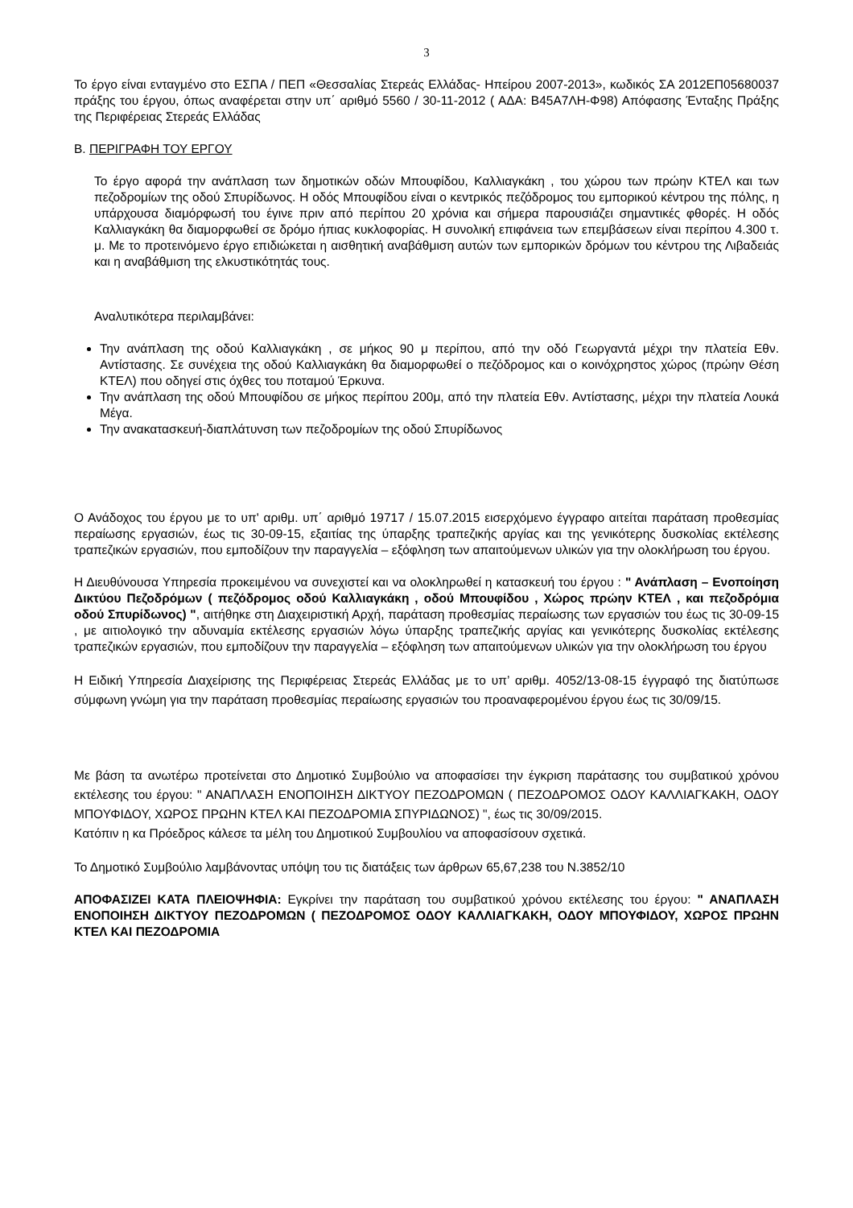3
Το έργο είναι ενταγμένο στο ΕΣΠΑ / ΠΕΠ «Θεσσαλίας Στερεάς Ελλάδας- Ηπείρου 2007-2013», κωδικός ΣΑ 2012ΕΠ05680037 πράξης του έργου, όπως αναφέρεται στην υπ΄ αριθμό 5560 / 30-11-2012 ( ΑΔΑ: Β45Α7ΛΗ-Φ98) Απόφασης Ένταξης Πράξης της Περιφέρειας Στερεάς Ελλάδας
Β. ΠΕΡΙΓΡΑΦΗ ΤΟΥ ΕΡΓΟΥ
Το έργο αφορά την ανάπλαση των δημοτικών οδών Μπουφίδου, Καλλιαγκάκη , του χώρου των πρώην ΚΤΕΛ και των πεζοδρομίων της οδού Σπυρίδωνος. Η οδός Μπουφίδου είναι ο κεντρικός πεζόδρομος του εμπορικού κέντρου της πόλης, η υπάρχουσα διαμόρφωσή του έγινε πριν από περίπου 20 χρόνια και σήμερα παρουσιάζει σημαντικές φθορές. Η οδός Καλλιαγκάκη θα διαμορφωθεί σε δρόμο ήπιας κυκλοφορίας. Η συνολική επιφάνεια των επεμβάσεων είναι περίπου 4.300 τ. μ. Με το προτεινόμενο έργο επιδιώκεται η αισθητική αναβάθμιση αυτών των εμπορικών δρόμων του κέντρου της Λιβαδειάς και η αναβάθμιση της ελκυστικότητάς τους.
Αναλυτικότερα περιλαμβάνει:
Την ανάπλαση της οδού Καλλιαγκάκη , σε μήκος 90 μ περίπου, από την οδό Γεωργαντά μέχρι την πλατεία Εθν. Αντίστασης. Σε συνέχεια της οδού Καλλιαγκάκη θα διαμορφωθεί ο πεζόδρομος και ο κοινόχρηστος χώρος (πρώην Θέση ΚΤΕΛ) που οδηγεί στις όχθες του ποταμού Έρκυνα.
Την ανάπλαση της οδού Μπουφίδου σε μήκος περίπου 200μ, από την πλατεία Εθν. Αντίστασης, μέχρι την πλατεία Λουκά Μέγα.
Την ανακατασκευή-διαπλάτυνση των πεζοδρομίων της οδού Σπυρίδωνος
Ο Ανάδοχος του έργου με το υπ' αριθμ. υπ΄ αριθμό 19717 / 15.07.2015 εισερχόμενο έγγραφο αιτείται παράταση προθεσμίας περαίωσης εργασιών, έως τις 30-09-15, εξαιτίας της ύπαρξης τραπεζικής αργίας και της γενικότερης δυσκολίας εκτέλεσης τραπεζικών εργασιών, που εμποδίζουν την παραγγελία – εξόφληση των απαιτούμενων υλικών για την ολοκλήρωση του έργου.
Η Διευθύνουσα Υπηρεσία προκειμένου να συνεχιστεί και να ολοκληρωθεί η κατασκευή του έργου : " Ανάπλαση – Ενοποίηση Δικτύου Πεζοδρόμων ( πεζόδρομος οδού Καλλιαγκάκη , οδού Μπουφίδου , Χώρος πρώην ΚΤΕΛ , και πεζοδρόμια οδού Σπυρίδωνος) ", αιτήθηκε στη Διαχειριστική Αρχή, παράταση προθεσμίας περαίωσης των εργασιών του έως τις 30-09-15 , με αιτιολογικό την αδυναμία εκτέλεσης εργασιών λόγω ύπαρξης τραπεζικής αργίας και γενικότερης δυσκολίας εκτέλεσης τραπεζικών εργασιών, που εμποδίζουν την παραγγελία – εξόφληση των απαιτούμενων υλικών για την ολοκλήρωση του έργου
Η Ειδική Υπηρεσία Διαχείρισης της Περιφέρειας Στερεάς Ελλάδας με το υπ’ αριθμ. 4052/13-08-15 έγγραφό της διατύπωσε σύμφωνη γνώμη για την παράταση προθεσμίας περαίωσης εργασιών του προαναφερομένου έργου έως τις 30/09/15.
Με βάση τα ανωτέρω προτείνεται στο Δημοτικό Συμβούλιο να αποφασίσει την έγκριση παράτασης του συμβατικού χρόνου εκτέλεσης του έργου: " ΑΝΑΠΛΑΣΗ ΕΝΟΠΟΙΗΣΗ ΔΙΚΤΥΟΥ ΠΕΖΟΔΡΟΜΩΝ ( ΠΕΖΟΔΡΟΜΟΣ ΟΔΟΥ ΚΑΛΛΙΑΓΚΑΚΗ, ΟΔΟΥ ΜΠΟΥΦΙΔΟΥ, ΧΩΡΟΣ ΠΡΩΗΝ ΚΤΕΛ ΚΑΙ ΠΕΖΟΔΡΟΜΙΑ ΣΠΥΡΙΔΩΝΟΣ) ", έως τις 30/09/2015.
Κατόπιν η κα Πρόεδρος κάλεσε τα μέλη του Δημοτικού Συμβουλίου να αποφασίσουν σχετικά.
Το Δημοτικό Συμβούλιο λαμβάνοντας υπόψη του τις διατάξεις των άρθρων 65,67,238 του Ν.3852/10
ΑΠΟΦΑΣΙΖΕΙ ΚΑΤΑ ΠΛΕΙΟΨΗΦΙΑ: Εγκρίνει την παράταση του συμβατικού χρόνου εκτέλεσης του έργου: " ΑΝΑΠΛΑΣΗ ΕΝΟΠΟΙΗΣΗ ΔΙΚΤΥΟΥ ΠΕΖΟΔΡΟΜΩΝ ( ΠΕΖΟΔΡΟΜΟΣ ΟΔΟΥ ΚΑΛΛΙΑΓΚΑΚΗ, ΟΔΟΥ ΜΠΟΥΦΙΔΟΥ, ΧΩΡΟΣ ΠΡΩΗΝ ΚΤΕΛ ΚΑΙ ΠΕΖΟΔΡΟΜΙΑ